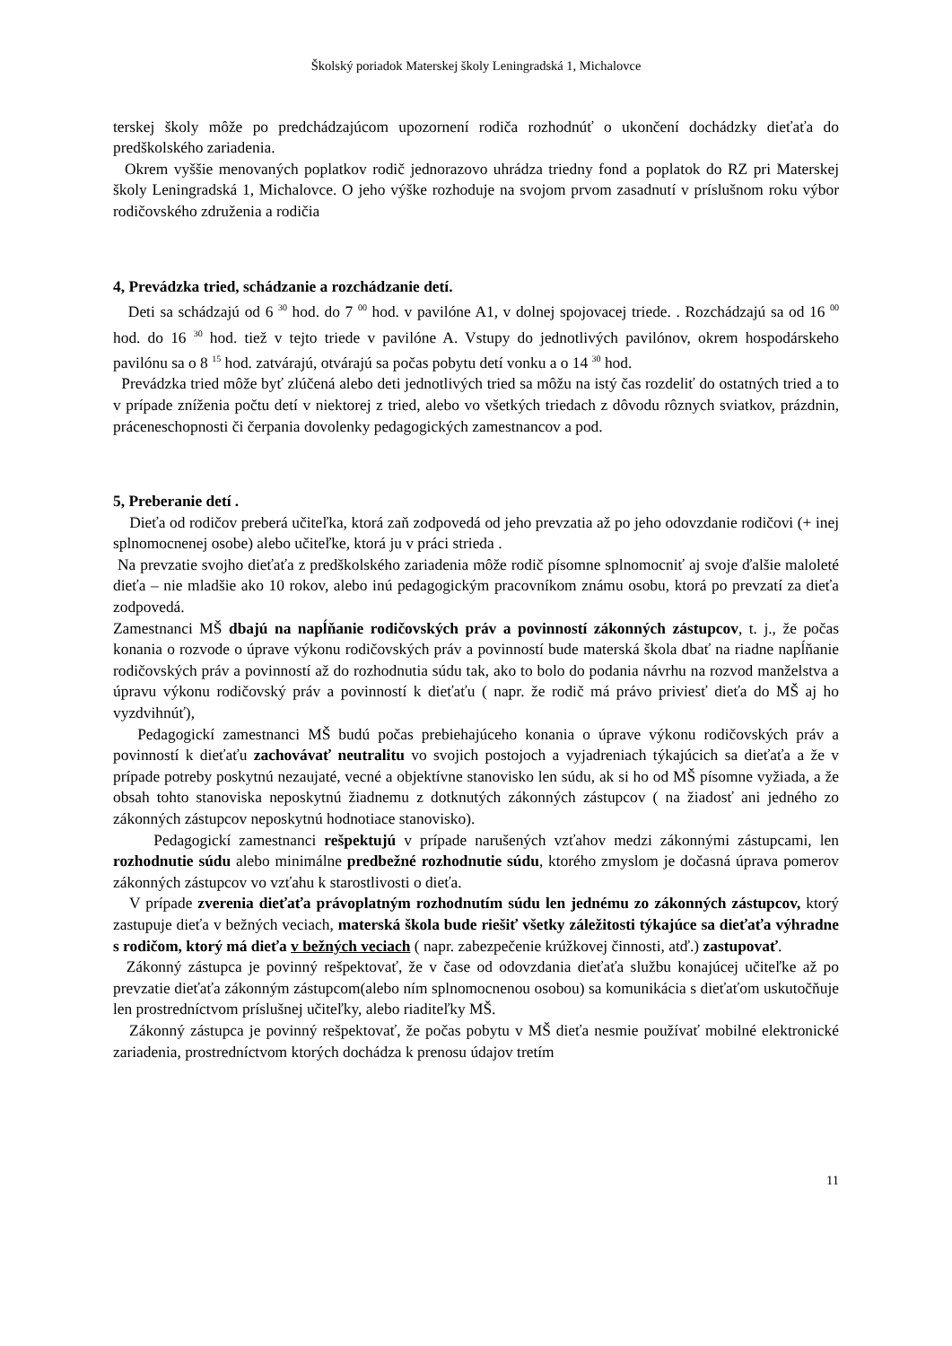Školský poriadok Materskej školy Leningradská 1, Michalovce
terskej školy môže po predchádzajúcom upozornení rodiča rozhodnúť o ukončení dochádzky dieťaťa do predškolského zariadenia.
Okrem vyššie menovaných poplatkov rodič jednorazovo uhrádza triedny fond a poplatok do RZ pri Materskej školy Leningradská 1, Michalovce. O jeho výške rozhoduje na svojom prvom zasadnutí v príslušnom roku výbor rodičovského združenia a rodičia
4, Prevádzka tried, schádzanie a rozchádzanie detí.
Deti sa schádzajú od 6 <sup>30</sup> hod. do 7 <sup>00</sup> hod. v pavilóne A1, v dolnej spojovacej triede. . Rozchádzajú sa od 16 <sup>00</sup> hod. do 16 <sup>30</sup> hod. tiež v tejto triede v pavilóne A. Vstupy do jednotlivých pavilónov, okrem hospodárskeho pavilónu sa o 8 <sup>15</sup> hod. zatvárajú, otvárajú sa počas pobytu detí vonku a o 14 <sup>30</sup> hod.
Prevádzka tried môže byť zlúčená alebo deti jednotlivých tried sa môžu na istý čas rozdeliť do ostatných tried a to v prípade zníženia počtu detí v niektorej z tried, alebo vo všetkých triedach z dôvodu rôznych sviatkov, prázdnin, práceneschopnosti či čerpania dovolenky pedagogických zamestnancov a pod.
5, Preberanie detí .
Dieťa od rodičov preberá učiteľka, ktorá zaň zodpovedá od jeho prevzatia až po jeho odovzdanie rodičovi (+ inej splnomocnenej osobe) alebo učiteľke, ktorá ju v práci strieda .
Na prevzatie svojho dieťaťa z predškolského zariadenia môže rodič písomne splnomocniť aj svoje ďalšie maloleté dieťa – nie mladšie ako 10 rokov, alebo inú pedagogickým pracovníkom známu osobu, ktorá po prevzatí za dieťa zodpovedá.
Zamestnanci MŠ dbajú na napĺňanie rodičovských práv a povinností zákonných zástupcov, t. j., že počas konania o rozvode o úprave výkonu rodičovských práv a povinností bude materská škola dbať na riadne napĺňanie rodičovských práv a povinností až do rozhodnutia súdu tak, ako to bolo do podania návrhu na rozvod manželstva a úpravu výkonu rodičovský práv a povinností k dieťaťu ( napr. že rodič má právo priviesť dieťa do MŠ aj ho vyzdvihnúť),
Pedagogickí zamestnanci MŠ budú počas prebiehajúceho konania o úprave výkonu rodičovských práv a povinností k dieťaťu zachovávať neutralitu vo svojich postojoch a vyjadreniach týkajúcich sa dieťaťa a že v prípade potreby poskytnú nezaujaté, vecné a objektívne stanovisko len súdu, ak si ho od MŠ písomne vyžiada, a že obsah tohto stanoviska neposkytnú žiadnemu z dotknutých zákonných zástupcov ( na žiadosť ani jedného zo zákonných zástupcov neposkytnú hodnotiace stanovisko).
Pedagogickí zamestnanci rešpektujú v prípade narušených vzťahov medzi zákonnými zástupcami, len rozhodnutie súdu alebo minimálne predbežné rozhodnutie súdu, ktorého zmyslom je dočasná úprava pomerov zákonných zástupcov vo vzťahu k starostlivosti o dieťa.
V prípade zverenia dieťaťa právoplatným rozhodnutím súdu len jednému zo zákonných zástupcov, ktorý zastupuje dieťa v bežných veciach, materská škola bude riešiť všetky záležitosti týkajúce sa dieťaťa výhradne s rodičom, ktorý má dieťa v bežných veciach ( napr. zabezpečenie krúžkovej činnosti, atď.) zastupovať.
Zákonný zástupca je povinný rešpektovať, že v čase od odovzdania dieťaťa službu konajúcej učiteľke až po prevzatie dieťaťa zákonným zástupcom(alebo ním splnomocnenou osobou) sa komunikácia s dieťaťom uskutočňuje len prostredníctvom príslušnej učiteľky, alebo riaditeľky MŠ.
Zákonný zástupca je povinný rešpektovať, že počas pobytu v MŠ dieťa nesmie používať mobilné elektronické zariadenia, prostredníctvom ktorých dochádza k prenosu údajov tretím
11